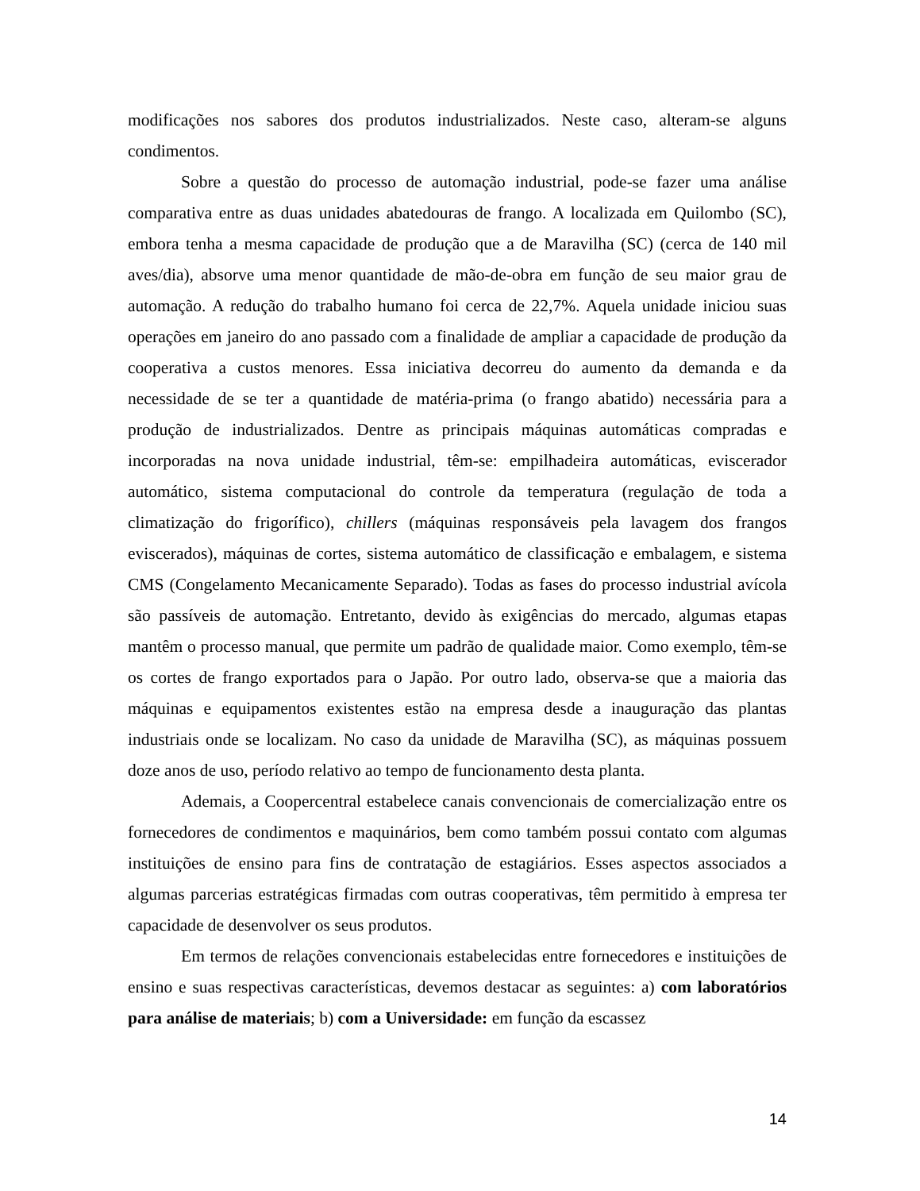modificações nos sabores dos produtos industrializados. Neste caso, alteram-se alguns condimentos.
Sobre a questão do processo de automação industrial, pode-se fazer uma análise comparativa entre as duas unidades abatedouras de frango. A localizada em Quilombo (SC), embora tenha a mesma capacidade de produção que a de Maravilha (SC) (cerca de 140 mil aves/dia), absorve uma menor quantidade de mão-de-obra em função de seu maior grau de automação. A redução do trabalho humano foi cerca de 22,7%. Aquela unidade iniciou suas operações em janeiro do ano passado com a finalidade de ampliar a capacidade de produção da cooperativa a custos menores. Essa iniciativa decorreu do aumento da demanda e da necessidade de se ter a quantidade de matéria-prima (o frango abatido) necessária para a produção de industrializados. Dentre as principais máquinas automáticas compradas e incorporadas na nova unidade industrial, têm-se: empilhadeira automáticas, eviscerador automático, sistema computacional do controle da temperatura (regulação de toda a climatização do frigorífico), chillers (máquinas responsáveis pela lavagem dos frangos eviscerados), máquinas de cortes, sistema automático de classificação e embalagem, e sistema CMS (Congelamento Mecanicamente Separado). Todas as fases do processo industrial avícola são passíveis de automação. Entretanto, devido às exigências do mercado, algumas etapas mantêm o processo manual, que permite um padrão de qualidade maior. Como exemplo, têm-se os cortes de frango exportados para o Japão. Por outro lado, observa-se que a maioria das máquinas e equipamentos existentes estão na empresa desde a inauguração das plantas industriais onde se localizam. No caso da unidade de Maravilha (SC), as máquinas possuem doze anos de uso, período relativo ao tempo de funcionamento desta planta.
Ademais, a Coopercentral estabelece canais convencionais de comercialização entre os fornecedores de condimentos e maquinários, bem como também possui contato com algumas instituições de ensino para fins de contratação de estagiários. Esses aspectos associados a algumas parcerias estratégicas firmadas com outras cooperativas, têm permitido à empresa ter capacidade de desenvolver os seus produtos.
Em termos de relações convencionais estabelecidas entre fornecedores e instituições de ensino e suas respectivas características, devemos destacar as seguintes: a) com laboratórios para análise de materiais; b) com a Universidade: em função da escassez
14